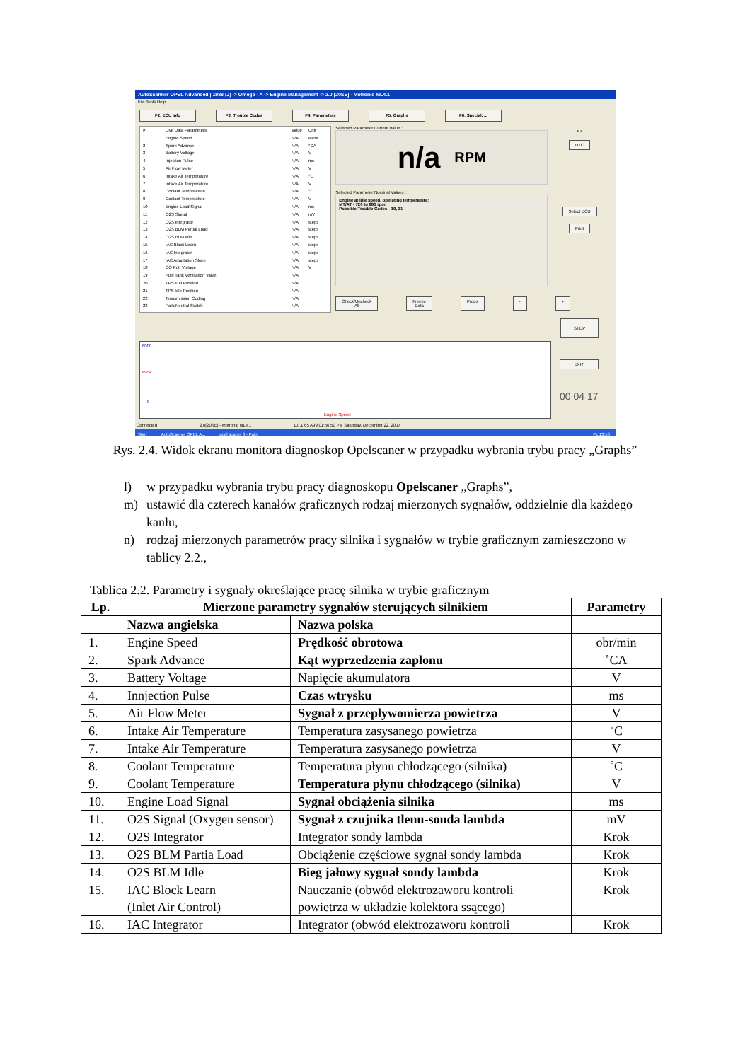AutoScanner OPEL Advanced | 1988 (J) -> Omega - A -> Engine Management -> 2.0 [20SE] - Motronic ML4.1
File Tools Help
F2: ECU Info F3: Trouble Codes F4: Parameters F5: Graphs F6: Special, ...
# Live Data Parameters Value Unit
1 Engine Speed N/A RPM
2 Spark Advance N/A °CA
3 Battery Voltage N/A V
4 Injection Pulse N/A ms
5 Air Flow Meter N/A V
6 Intake Air Temperature N/A °C
7 Intake Air Temperature N/A V
8 Coolant Temperature N/A °C
9 Coolant Temperature N/A V
10 Engine Load Signal N/A ms
11 O2S Signal N/A mV
12 O2S Integrator N/A steps
13 O2S BLM Partial Load N/A steps
14 O2S BLM Idle N/A steps
15 IAC Block Learn N/A steps
16 IAC Integrator N/A steps
17 IAC Adaptation Slope N/A steps
18 CO Pot. Voltage N/A V
19 Fuel Tank Ventilation Valve N/A
20 TPS Full Position N/A
21 TPS Idle Position N/A
22 Transmission Coding N/A
23 Park/Neutral Switch N/A
Selected Parameter Current Value :
n/a RPM
Selected Parameter Nominal Values :
Engine at idle speed, operating temperature:
MT/AT - 720 to 880 rpm
Possible Trouble Codes - 19, 31
Check/Uncheck All Freeze Data Props - +
● ●
DTC
Select ECU
Print
STOP
6000
RPM
0
Engine Speed
EXIT
00 04 17
Connected 2.0[20SE] - Motronic ML4.1 1,0,1,65 A99 01:56:50 PM Saturday, December 22, 2007
Start AutoScanner OPEL A... opel scaner 3 - Paint PL 13:56
Rys. 2.4. Widok ekranu monitora diagnoskop Opelscaner w przypadku wybrania trybu pracy „Graphs”
l) w przypadku wybrania trybu pracy diagnoskopu Opelscaner „Graphs”,
m) ustawić dla czterech kanałów graficznych rodzaj mierzonych sygnałów, oddzielnie dla każdego kanłu,
n) rodzaj mierzonych parametrów pracy silnika i sygnałów w trybie graficznym zamieszczono w tablicy 2.2.,
Tablica 2.2. Parametry i sygnały określające pracę silnika w trybie graficznym
| Lp. | Mierzone parametry sygnałów sterujących silnikiem | | Parametry |
| --- | --- | --- | --- |
| | Nazwa angielska | Nazwa polska | |
| 1. | Engine Speed | Prędkość obrotowa | obr/min |
| 2. | Spark Advance | Kąt wyprzedzenia zapłonu | ˚CA |
| 3. | Battery Voltage | Napięcie akumulatora | V |
| 4. | Innjection Pulse | Czas wtrysku | ms |
| 5. | Air Flow Meter | Sygnał z przepływomierza powietrza | V |
| 6. | Intake Air Temperature | Temperatura zasysanego powietrza | ˚C |
| 7. | Intake Air Temperature | Temperatura zasysanego powietrza | V |
| 8. | Coolant Temperature | Temperatura płynu chłodzącego (silnika) | ˚C |
| 9. | Coolant Temperature | Temperatura płynu chłodzącego (silnika) | V |
| 10. | Engine Load Signal | Sygnał obciążenia silnika | ms |
| 11. | O2S Signal (Oxygen sensor) | Sygnał z czujnika tlenu-sonda lambda | mV |
| 12. | O2S Integrator | Integrator sondy lambda | Krok |
| 13. | O2S BLM Partia Load | Obciążenie częściowe sygnał sondy lambda | Krok |
| 14. | O2S BLM Idle | Bieg jałowy sygnał sondy lambda | Krok |
| 15. | IAC Block Learn (Inlet Air Control) | Nauczanie (obwód elektrozaworu kontroli powietrza w układzie kolektora ssącego) | Krok |
| 16. | IAC Integrator | Integrator (obwód elektrozaworu kontroli | Krok |